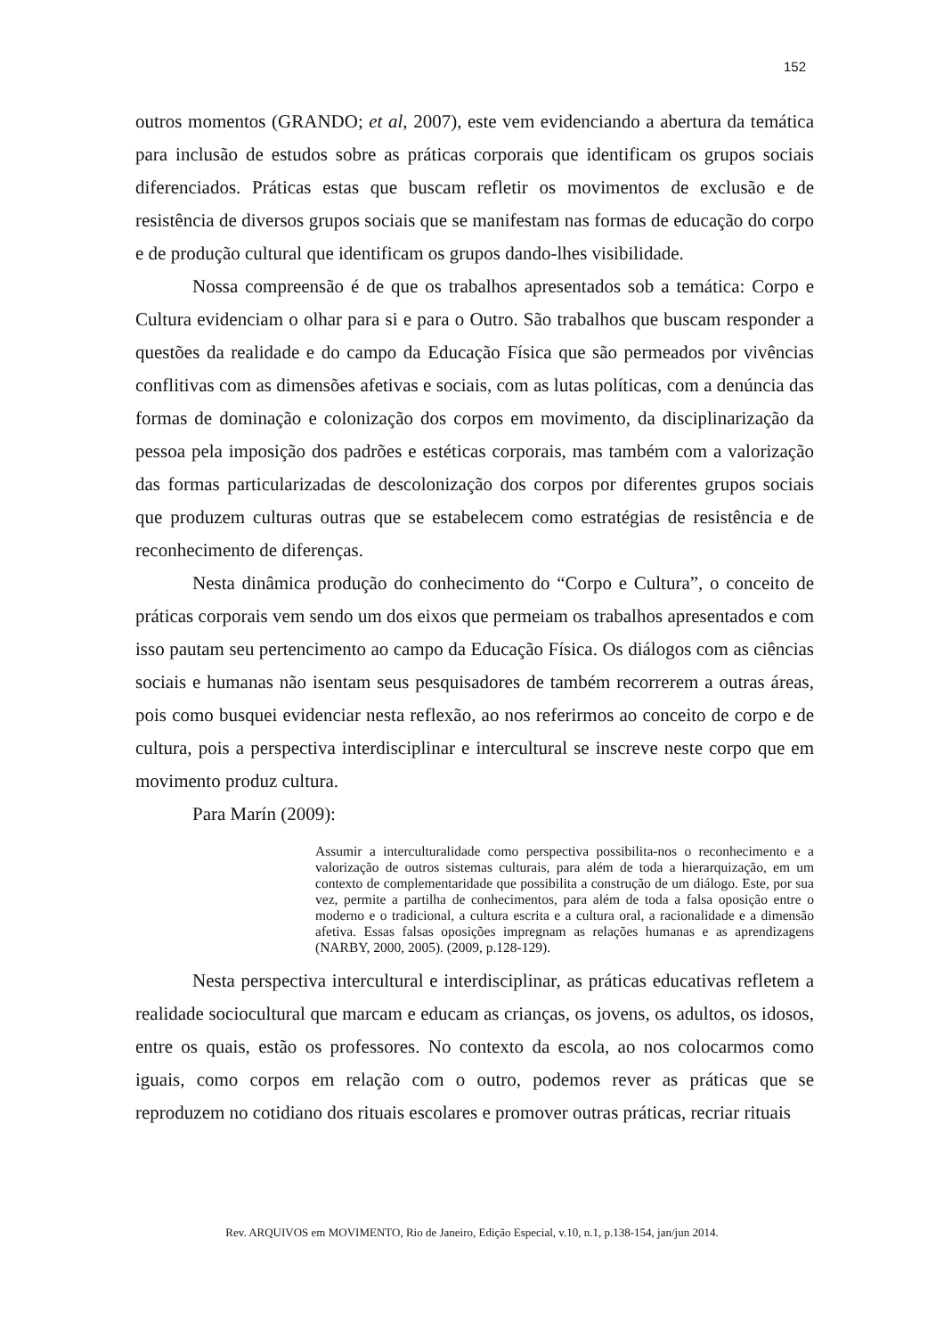152
outros momentos (GRANDO; et al, 2007), este vem evidenciando a abertura da temática para inclusão de estudos sobre as práticas corporais que identificam os grupos sociais diferenciados. Práticas estas que buscam refletir os movimentos de exclusão e de resistência de diversos grupos sociais que se manifestam nas formas de educação do corpo e de produção cultural que identificam os grupos dando-lhes visibilidade.
Nossa compreensão é de que os trabalhos apresentados sob a temática: Corpo e Cultura evidenciam o olhar para si e para o Outro. São trabalhos que buscam responder a questões da realidade e do campo da Educação Física que são permeados por vivências conflitivas com as dimensões afetivas e sociais, com as lutas políticas, com a denúncia das formas de dominação e colonização dos corpos em movimento, da disciplinarização da pessoa pela imposição dos padrões e estéticas corporais, mas também com a valorização das formas particularizadas de descolonização dos corpos por diferentes grupos sociais que produzem culturas outras que se estabelecem como estratégias de resistência e de reconhecimento de diferenças.
Nesta dinâmica produção do conhecimento do “Corpo e Cultura”, o conceito de práticas corporais vem sendo um dos eixos que permeiam os trabalhos apresentados e com isso pautam seu pertencimento ao campo da Educação Física. Os diálogos com as ciências sociais e humanas não isentam seus pesquisadores de também recorrerem a outras áreas, pois como busquei evidenciar nesta reflexão, ao nos referirmos ao conceito de corpo e de cultura, pois a perspectiva interdisciplinar e intercultural se inscreve neste corpo que em movimento produz cultura.
Para Marín (2009):
Assumir a interculturalidade como perspectiva possibilita-nos o reconhecimento e a valorização de outros sistemas culturais, para além de toda a hierarquização, em um contexto de complementaridade que possibilita a construção de um diálogo. Este, por sua vez, permite a partilha de conhecimentos, para além de toda a falsa oposição entre o moderno e o tradicional, a cultura escrita e a cultura oral, a racionalidade e a dimensão afetiva. Essas falsas oposições impregnam as relações humanas e as aprendizagens (NARBY, 2000, 2005). (2009, p.128-129).
Nesta perspectiva intercultural e interdisciplinar, as práticas educativas refletem a realidade sociocultural que marcam e educam as crianças, os jovens, os adultos, os idosos, entre os quais, estão os professores. No contexto da escola, ao nos colocarmos como iguais, como corpos em relação com o outro, podemos rever as práticas que se reproduzem no cotidiano dos rituais escolares e promover outras práticas, recriar rituais
Rev. ARQUIVOS em MOVIMENTO, Rio de Janeiro, Edição Especial, v.10, n.1, p.138-154, jan/jun 2014.